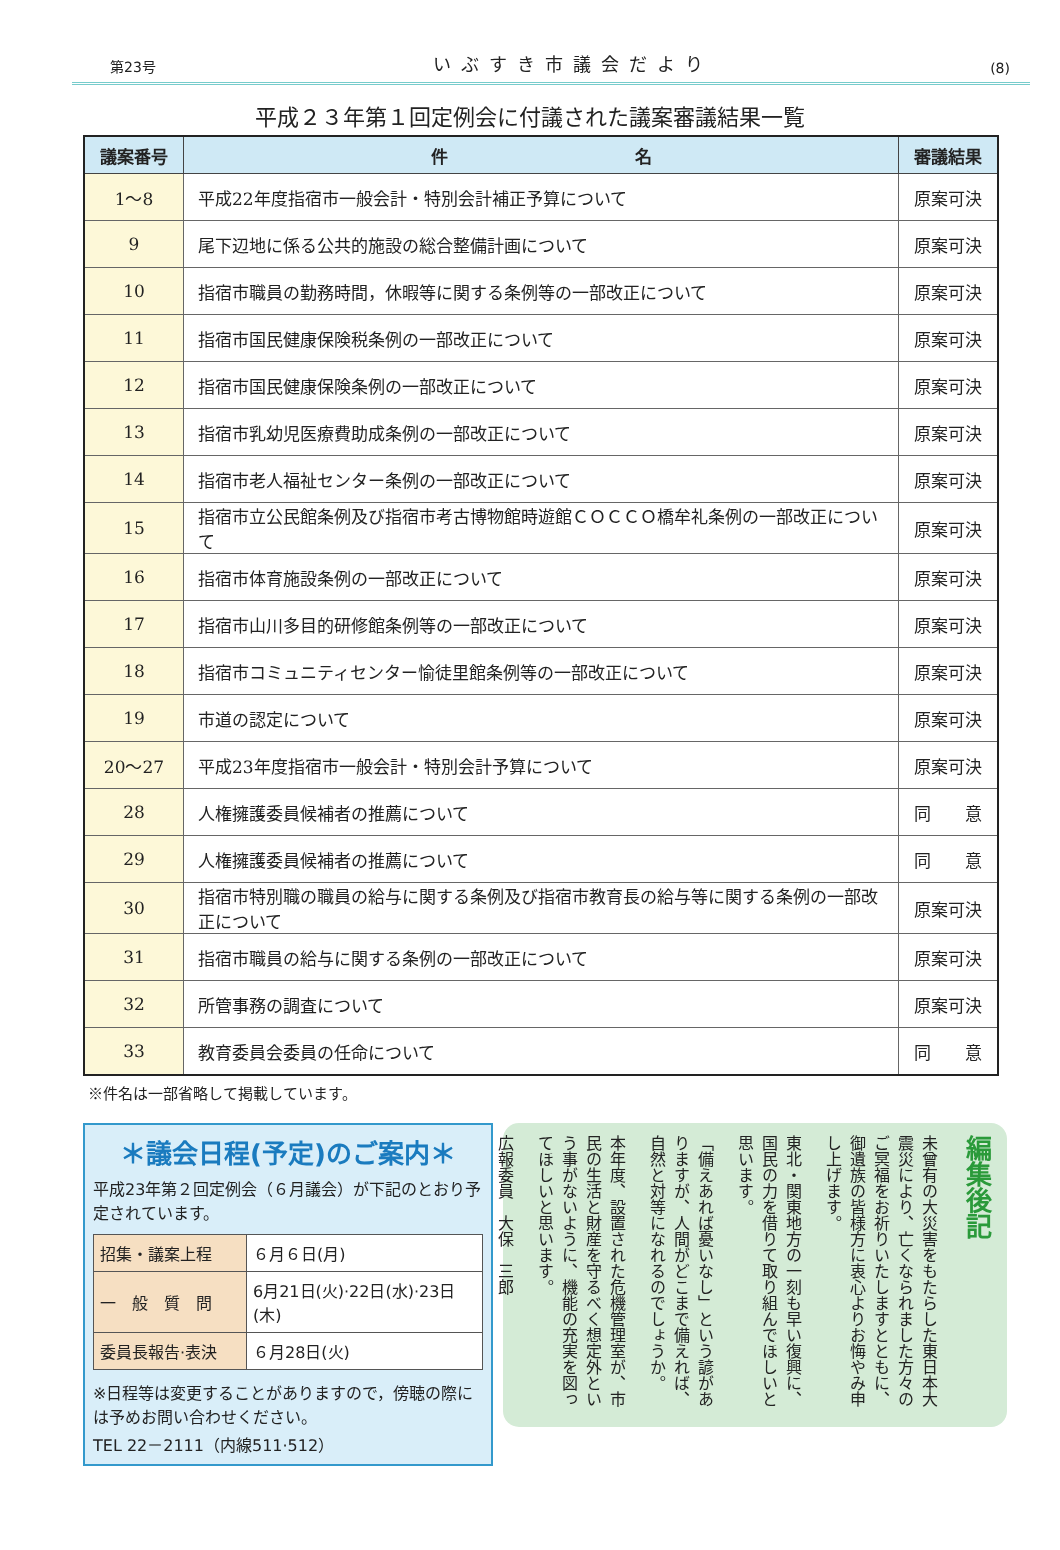第23号 いぶすき市議会だより (8)
平成２３年第１回定例会に付議された議案審議結果一覧
| 議案番号 | 件 名 | 審議結果 |
| --- | --- | --- |
| 1～8 | 平成22年度指宿市一般会計・特別会計補正予算について | 原案可決 |
| 9 | 尾下辺地に係る公共的施設の総合整備計画について | 原案可決 |
| 10 | 指宿市職員の勤務時間，休暇等に関する条例等の一部改正について | 原案可決 |
| 11 | 指宿市国民健康保険税条例の一部改正について | 原案可決 |
| 12 | 指宿市国民健康保険条例の一部改正について | 原案可決 |
| 13 | 指宿市乳幼児医療費助成条例の一部改正について | 原案可決 |
| 14 | 指宿市老人福祉センター条例の一部改正について | 原案可決 |
| 15 | 指宿市立公民館条例及び指宿市考古博物館時遊館ＣＯＣＣＯ橋牟礼条例の一部改正について | 原案可決 |
| 16 | 指宿市体育施設条例の一部改正について | 原案可決 |
| 17 | 指宿市山川多目的研修館条例等の一部改正について | 原案可決 |
| 18 | 指宿市コミュニティセンター愉徒里館条例等の一部改正について | 原案可決 |
| 19 | 市道の認定について | 原案可決 |
| 20～27 | 平成23年度指宿市一般会計・特別会計予算について | 原案可決 |
| 28 | 人権擁護委員候補者の推薦について | 同 意 |
| 29 | 人権擁護委員候補者の推薦について | 同 意 |
| 30 | 指宿市特別職の職員の給与に関する条例及び指宿市教育長の給与等に関する条例の一部改正について | 原案可決 |
| 31 | 指宿市職員の給与に関する条例の一部改正について | 原案可決 |
| 32 | 所管事務の調査について | 原案可決 |
| 33 | 教育委員会委員の任命について | 同 意 |
※件名は一部省略して掲載しています。
＊議会日程(予定)のご案内＊
平成23年第２回定例会（６月議会）が下記のとおり予定されています。
| 招集・議案上程 | ６月６日(月) |
| 一 般 質 問 | 6月21日(火)·22日(水)·23日(木) |
| 委員長報告·表決 | ６月28日(火) |
※日程等は変更することがありますので，傍聴の際には予めお問い合わせください。
TEL 22－2111（内線511·512）
編集後記
未曾有の大災害をもたらした東日本大震災により、亡くなられました方々のご冥福をお祈りいたしますとともに、御遺族の皆様方に衷心よりお悔やみ申し上げます。
東北・関東地方の一刻も早い復興に、国民の力を借りて取り組んでほしいと思います。
「備えあれば憂いなし」という諺がありますが、人間がどこまで備えれば、自然と対等になれるのでしょうか。
本年度、設置された危機管理室が、市民の生活と財産を守るべく想定外という事がないように、機能の充実を図ってほしいと思います。
広報委員　大保　三郎